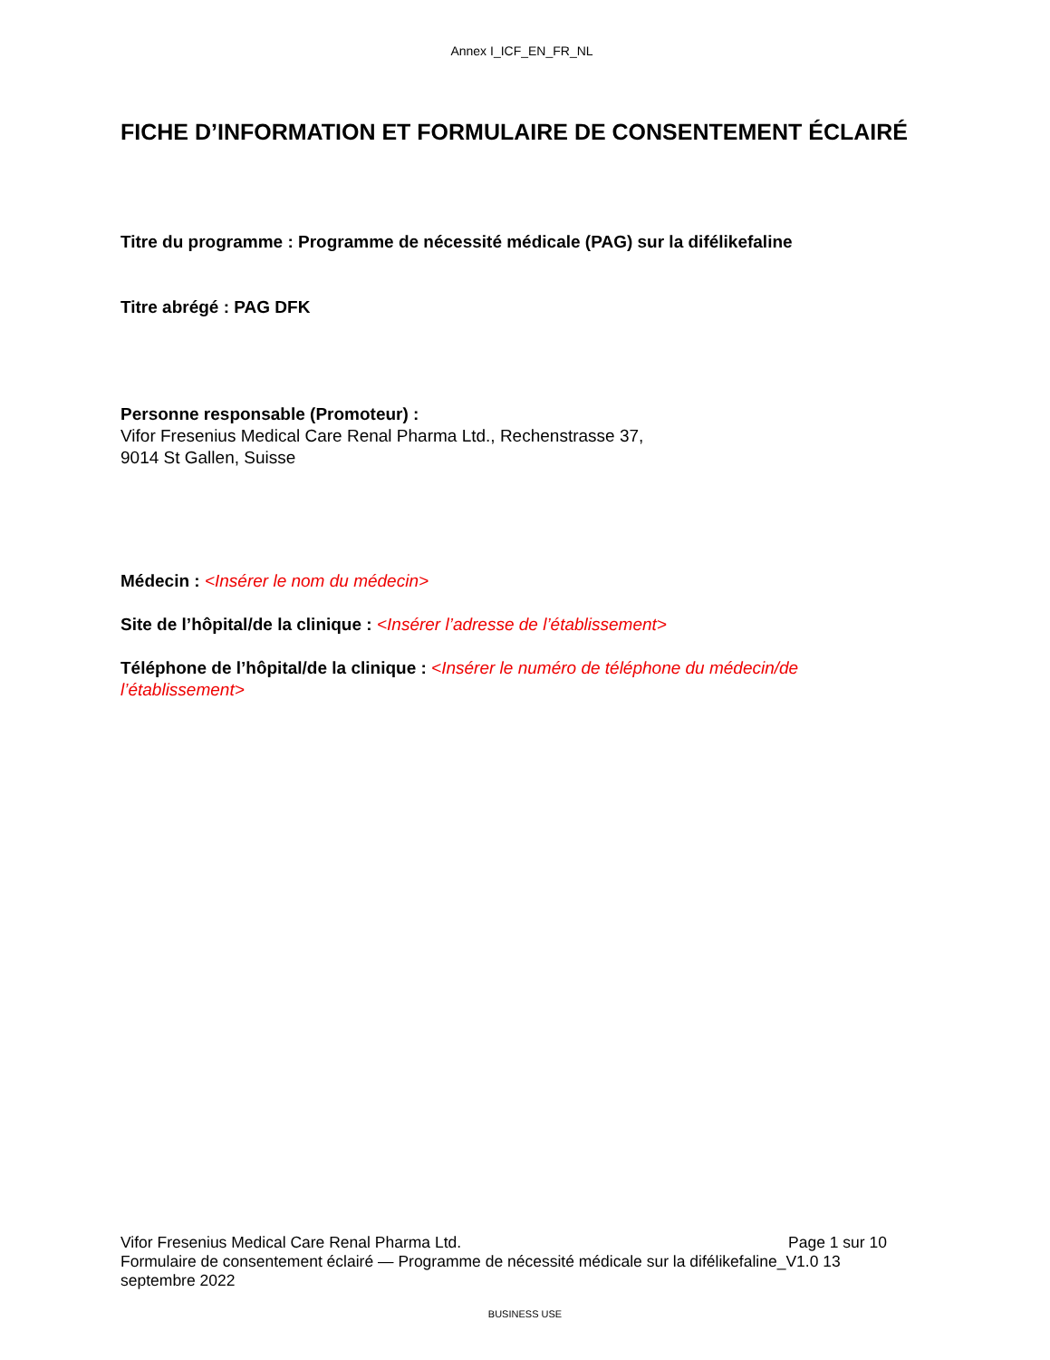Annex I_ICF_EN_FR_NL
FICHE D’INFORMATION ET FORMULAIRE DE CONSENTEMENT ÉCLAIRÉ
Titre du programme : Programme de nécessité médicale (PAG) sur la difélikefaline
Titre abrégé : PAG DFK
Personne responsable (Promoteur) :
Vifor Fresenius Medical Care Renal Pharma Ltd., Rechenstrasse 37,
9014 St Gallen, Suisse
Médecin : <Insérer le nom du médecin>
Site de l’hôpital/de la clinique : <Insérer l’adresse de l’établissement>
Téléphone de l’hôpital/de la clinique : <Insérer le numéro de téléphone du médecin/de l’établissement>
Vifor Fresenius Medical Care Renal Pharma Ltd. Page 1 sur 10
Formulaire de consentement éclairé — Programme de nécessité médicale sur la difélikefaline_V1.0 13 septembre 2022
BUSINESS USE